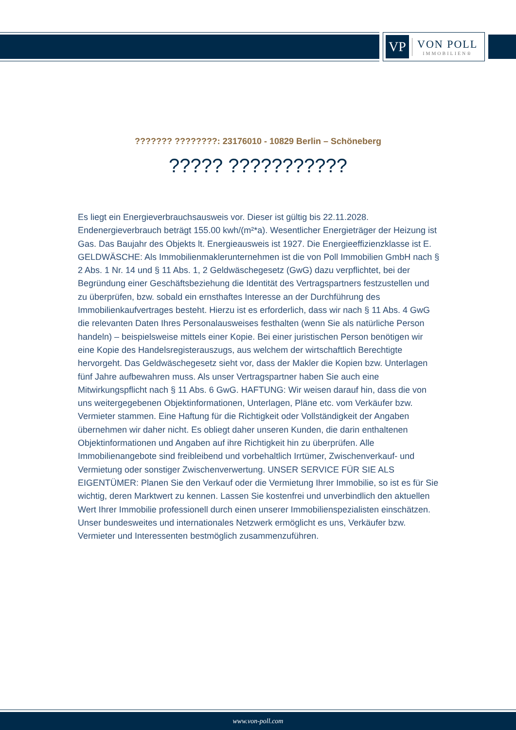VP
VON POLL
IMMOBILIEN®
??????? ????????: 23176010 - 10829 Berlin – Schöneberg
????? ???????????
Es liegt ein Energieverbrauchsausweis vor. Dieser ist gültig bis 22.11.2028. Endenergieverbrauch beträgt 155.00 kwh/(m²*a). Wesentlicher Energieträger der Heizung ist Gas. Das Baujahr des Objekts lt. Energieausweis ist 1927. Die Energieeffizienzklasse ist E. GELDWÄSCHE: Als Immobilienmaklerunternehmen ist die von Poll Immobilien GmbH nach § 2 Abs. 1 Nr. 14 und § 11 Abs. 1, 2 Geldwäschegesetz (GwG) dazu verpflichtet, bei der Begründung einer Geschäftsbeziehung die Identität des Vertragspartners festzustellen und zu überprüfen, bzw. sobald ein ernsthaftes Interesse an der Durchführung des Immobilienkaufvertrages besteht. Hierzu ist es erforderlich, dass wir nach § 11 Abs. 4 GwG die relevanten Daten Ihres Personalausweises festhalten (wenn Sie als natürliche Person handeln) – beispielsweise mittels einer Kopie. Bei einer juristischen Person benötigen wir eine Kopie des Handelsregisterauszugs, aus welchem der wirtschaftlich Berechtigte hervorgeht. Das Geldwäschegesetz sieht vor, dass der Makler die Kopien bzw. Unterlagen fünf Jahre aufbewahren muss. Als unser Vertragspartner haben Sie auch eine Mitwirkungspflicht nach § 11 Abs. 6 GwG. HAFTUNG: Wir weisen darauf hin, dass die von uns weitergegebenen Objektinformationen, Unterlagen, Pläne etc. vom Verkäufer bzw. Vermieter stammen. Eine Haftung für die Richtigkeit oder Vollständigkeit der Angaben übernehmen wir daher nicht. Es obliegt daher unseren Kunden, die darin enthaltenen Objektinformationen und Angaben auf ihre Richtigkeit hin zu überprüfen. Alle Immobilienangebote sind freibleibend und vorbehaltlich Irrtümer, Zwischenverkauf- und Vermietung oder sonstiger Zwischenverwertung. UNSER SERVICE FÜR SIE ALS EIGENTÜMER: Planen Sie den Verkauf oder die Vermietung Ihrer Immobilie, so ist es für Sie wichtig, deren Marktwert zu kennen. Lassen Sie kostenfrei und unverbindlich den aktuellen Wert Ihrer Immobilie professionell durch einen unserer Immobilienspezialisten einschätzen. Unser bundesweites und internationales Netzwerk ermöglicht es uns, Verkäufer bzw. Vermieter und Interessenten bestmöglich zusammenzuführen.
www.von-poll.com